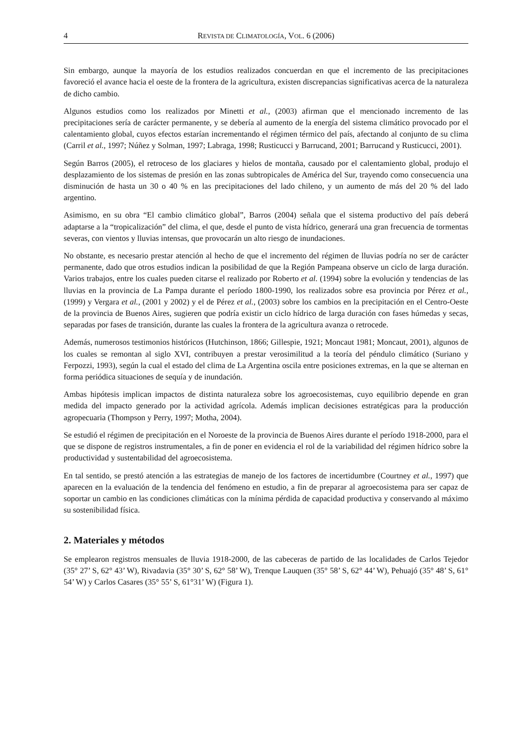4 REVISTA DE CLIMATOLOGÍA, VOL. 6 (2006)
Sin embargo, aunque la mayoría de los estudios realizados concuerdan en que el incremento de las precipitaciones favoreció el avance hacia el oeste de la frontera de la agricultura, existen discrepancias significativas acerca de la naturaleza de dicho cambio.
Algunos estudios como los realizados por Minetti et al., (2003) afirman que el mencionado incremento de las precipitaciones sería de carácter permanente, y se debería al aumento de la energía del sistema climático provocado por el calentamiento global, cuyos efectos estarían incrementando el régimen térmico del país, afectando al conjunto de su clima (Carril et al., 1997; Núñez y Solman, 1997; Labraga, 1998; Rusticucci y Barrucand, 2001; Barrucand y Rusticucci, 2001).
Según Barros (2005), el retroceso de los glaciares y hielos de montaña, causado por el calentamiento global, produjo el desplazamiento de los sistemas de presión en las zonas subtropicales de América del Sur, trayendo como consecuencia una disminución de hasta un 30 o 40 % en las precipitaciones del lado chileno, y un aumento de más del 20 % del lado argentino.
Asimismo, en su obra “El cambio climático global”, Barros (2004) señala que el sistema productivo del país deberá adaptarse a la “tropicalización” del clima, el que, desde el punto de vista hídrico, generará una gran frecuencia de tormentas severas, con vientos y lluvias intensas, que provocarán un alto riesgo de inundaciones.
No obstante, es necesario prestar atención al hecho de que el incremento del régimen de lluvias podría no ser de carácter permanente, dado que otros estudios indican la posibilidad de que la Región Pampeana observe un ciclo de larga duración. Varios trabajos, entre los cuales pueden citarse el realizado por Roberto et al. (1994) sobre la evolución y tendencias de las lluvias en la provincia de La Pampa durante el período 1800-1990, los realizados sobre esa provincia por Pérez et al., (1999) y Vergara et al., (2001 y 2002) y el de Pérez et al., (2003) sobre los cambios en la precipitación en el Centro-Oeste de la provincia de Buenos Aires, sugieren que podría existir un ciclo hídrico de larga duración con fases húmedas y secas, separadas por fases de transición, durante las cuales la frontera de la agricultura avanza o retrocede.
Además, numerosos testimonios históricos (Hutchinson, 1866; Gillespie, 1921; Moncaut 1981; Moncaut, 2001), algunos de los cuales se remontan al siglo XVI, contribuyen a prestar verosimilitud a la teoría del péndulo climático (Suriano y Ferpozzi, 1993), según la cual el estado del clima de La Argentina oscila entre posiciones extremas, en la que se alternan en forma periódica situaciones de sequía y de inundación.
Ambas hipótesis implican impactos de distinta naturaleza sobre los agroecosistemas, cuyo equilibrio depende en gran medida del impacto generado por la actividad agrícola. Además implican decisiones estratégicas para la producción agropecuaria (Thompson y Perry, 1997; Motha, 2004).
Se estudió el régimen de precipitación en el Noroeste de la provincia de Buenos Aires durante el período 1918-2000, para el que se dispone de registros instrumentales, a fin de poner en evidencia el rol de la variabilidad del régimen hídrico sobre la productividad y sustentabilidad del agroecosistema.
En tal sentido, se prestó atención a las estrategias de manejo de los factores de incertidumbre (Courtney et al., 1997) que aparecen en la evaluación de la tendencia del fenómeno en estudio, a fin de preparar al agroecosistema para ser capaz de soportar un cambio en las condiciones climáticas con la mínima pérdida de capacidad productiva y conservando al máximo su sostenibilidad física.
2. Materiales y métodos
Se emplearon registros mensuales de lluvia 1918-2000, de las cabeceras de partido de las localidades de Carlos Tejedor (35° 27’ S, 62° 43’ W), Rivadavia (35° 30’ S, 62° 58’ W), Trenque Lauquen (35° 58’ S, 62° 44’ W), Pehuajó (35° 48’ S, 61° 54’ W) y Carlos Casares (35° 55’ S, 61°31’ W) (Figura 1).